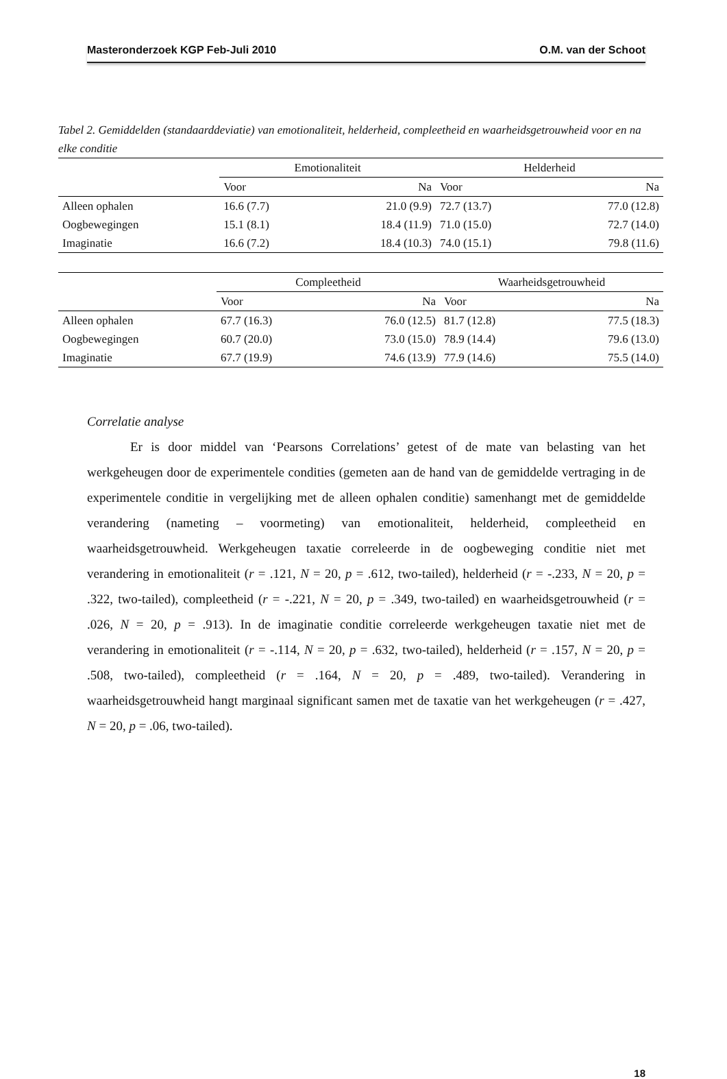Masteronderzoek KGP Feb-Juli 2010 O.M. van der Schoot
Tabel 2. Gemiddelden (standaarddeviatie) van emotionaliteit, helderheid, compleetheid en waarheidsgetrouwheid voor en na elke conditie
| | Emotionaliteit | | Helderheid | |
| --- | --- | --- | --- | --- |
| | Voor | Na | Voor | Na |
| Alleen ophalen | 16.6 (7.7) | 21.0 (9.9) | 72.7 (13.7) | 77.0 (12.8) |
| Oogbewegingen | 15.1 (8.1) | 18.4 (11.9) | 71.0 (15.0) | 72.7 (14.0) |
| Imaginatie | 16.6 (7.2) | 18.4 (10.3) | 74.0 (15.1) | 79.8 (11.6) |
| | Compleetheid | | Waarheidsgetrouwheid | |
| --- | --- | --- | --- | --- |
| | Voor | Na | Voor | Na |
| Alleen ophalen | 67.7 (16.3) | 76.0 (12.5) | 81.7 (12.8) | 77.5 (18.3) |
| Oogbewegingen | 60.7 (20.0) | 73.0 (15.0) | 78.9 (14.4) | 79.6 (13.0) |
| Imaginatie | 67.7 (19.9) | 74.6 (13.9) | 77.9 (14.6) | 75.5 (14.0) |
Correlatie analyse
Er is door middel van ‘Pearsons Correlations’ getest of de mate van belasting van het werkgeheugen door de experimentele condities (gemeten aan de hand van de gemiddelde vertraging in de experimentele conditie in vergelijking met de alleen ophalen conditie) samenhangt met de gemiddelde verandering (nameting – voormeting) van emotionaliteit, helderheid, compleetheid en waarheidsgetrouwheid. Werkgeheugen taxatie correleerde in de oogbeweging conditie niet met verandering in emotionaliteit (r = .121, N = 20, p = .612, two-tailed), helderheid (r = -.233, N = 20, p = .322, two-tailed), compleetheid (r = -.221, N = 20, p = .349, two-tailed) en waarheidsgetrouwheid (r = .026, N = 20, p = .913). In de imaginatie conditie correleerde werkgeheugen taxatie niet met de verandering in emotionaliteit (r = -.114, N = 20, p = .632, two-tailed), helderheid (r = .157, N = 20, p = .508, two-tailed), compleetheid (r = .164, N = 20, p = .489, two-tailed). Verandering in waarheidsgetrouwheid hangt marginaal significant samen met de taxatie van het werkgeheugen (r = .427, N = 20, p = .06, two-tailed).
18